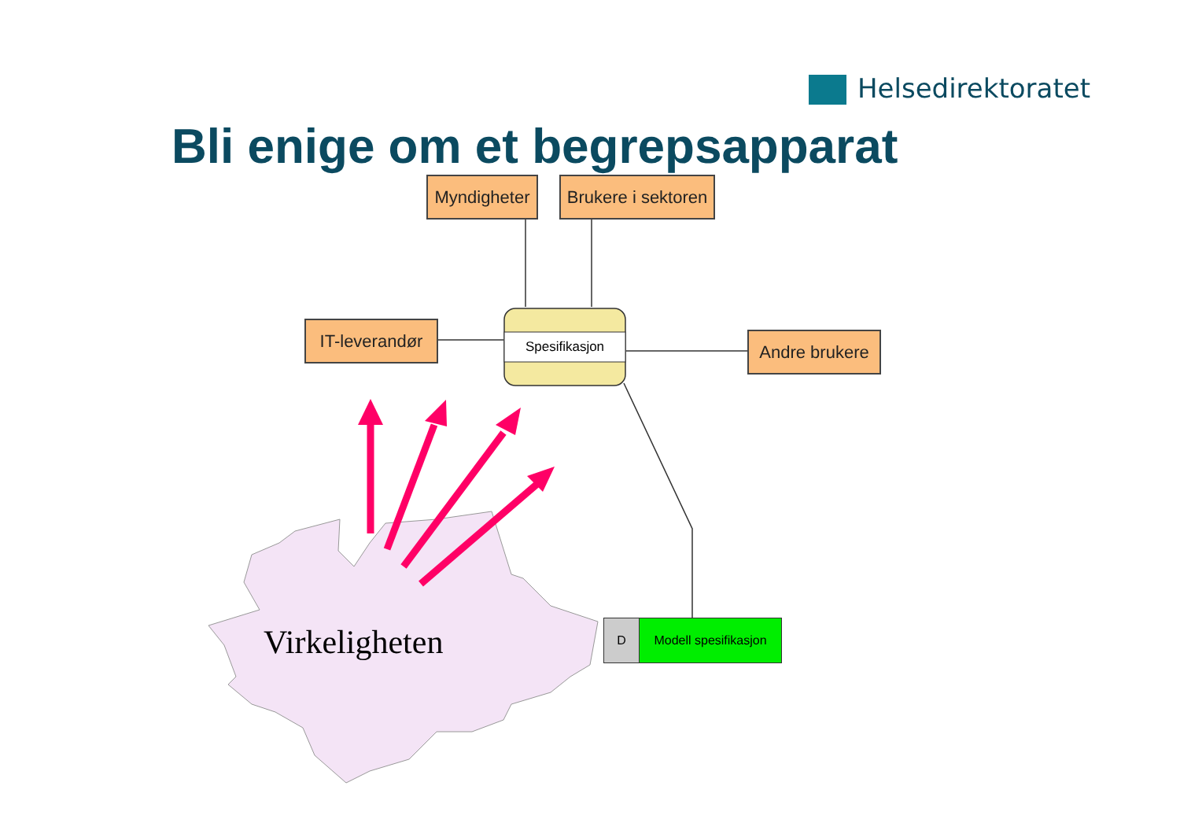Helsedirektoratet
Bli enige om et begrepsapparat
Myndigheter
Brukere i sektoren
IT-leverandør
Andre brukere
Spesifikasjon
Virkeligheten
D Modell spesifikasjon